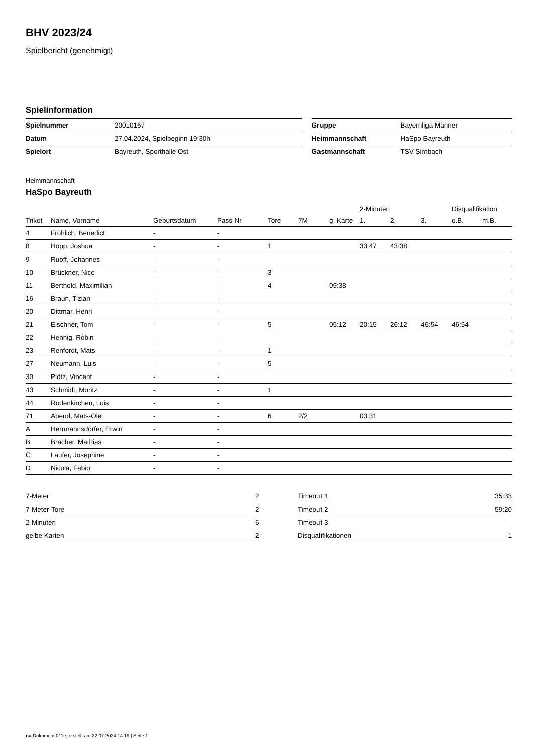BHV 2023/24
Spielbericht (genehmigt)
Spielinformation
| Spielnummer | 20010167 | | Gruppe | Bayernliga Männer |
| Datum | 27.04.2024, Spielbeginn 19:30h | | Heimmannschaft | HaSpo Bayreuth |
| Spielort | Bayreuth, Sporthalle Ost | | Gastmannschaft | TSV Simbach |
Heimmannschaft
HaSpo Bayreuth
| | | | | | | | 2-Minuten | | | Disqualifikation | |
| --- | --- | --- | --- | --- | --- | --- | --- | --- | --- | --- | --- |
| Trikot | Name, Vorname | Geburtsdatum | Pass-Nr | Tore | 7M | g. Karte | 1. | 2. | 3. | o.B. | m.B. |
| 4 | Fröhlich, Benedict | - | - | | | | | | | | |
| 8 | Höpp, Joshua | - | - | 1 | | | 33:47 | 43:38 | | | |
| 9 | Ruoff, Johannes | - | - | | | | | | | | |
| 10 | Brückner, Nico | - | - | 3 | | | | | | | |
| 11 | Berthold, Maximilian | - | - | 4 | | 09:38 | | | | | |
| 16 | Braun, Tizian | - | - | | | | | | | | |
| 20 | Dittmar, Henri | - | - | | | | | | | | |
| 21 | Elschner, Tom | - | - | 5 | | 05:12 | 20:15 | 26:12 | 46:54 | 46:54 | |
| 22 | Hennig, Robin | - | - | | | | | | | | |
| 23 | Renfordt, Mats | - | - | 1 | | | | | | | |
| 27 | Neumann, Luis | - | - | 5 | | | | | | | |
| 30 | Plötz, Vincent | - | - | | | | | | | | |
| 43 | Schmidt, Moritz | - | - | 1 | | | | | | | |
| 44 | Rodenkirchen, Luis | - | - | | | | | | | | |
| 71 | Abend, Mats-Ole | - | - | 6 | 2/2 | | 03:31 | | | | |
| A | Herrmannsdörfer, Erwin | - | - | | | | | | | | |
| B | Bracher, Mathias | - | - | | | | | | | | |
| C | Laufer, Josephine | - | - | | | | | | | | |
| D | Nicola, Fabio | - | - | | | | | | | | |
| 7-Meter | 2 |
| 7-Meter-Tore | 2 |
| 2-Minuten | 6 |
| gelbe Karten | 2 |
| Timeout 1 | 35:33 |
| Timeout 2 | 59:20 |
| Timeout 3 | |
| Disqualifikationen | 1 |
nu.Dokument 011e, erstellt am 22.07.2024 14:19 | Seite 1